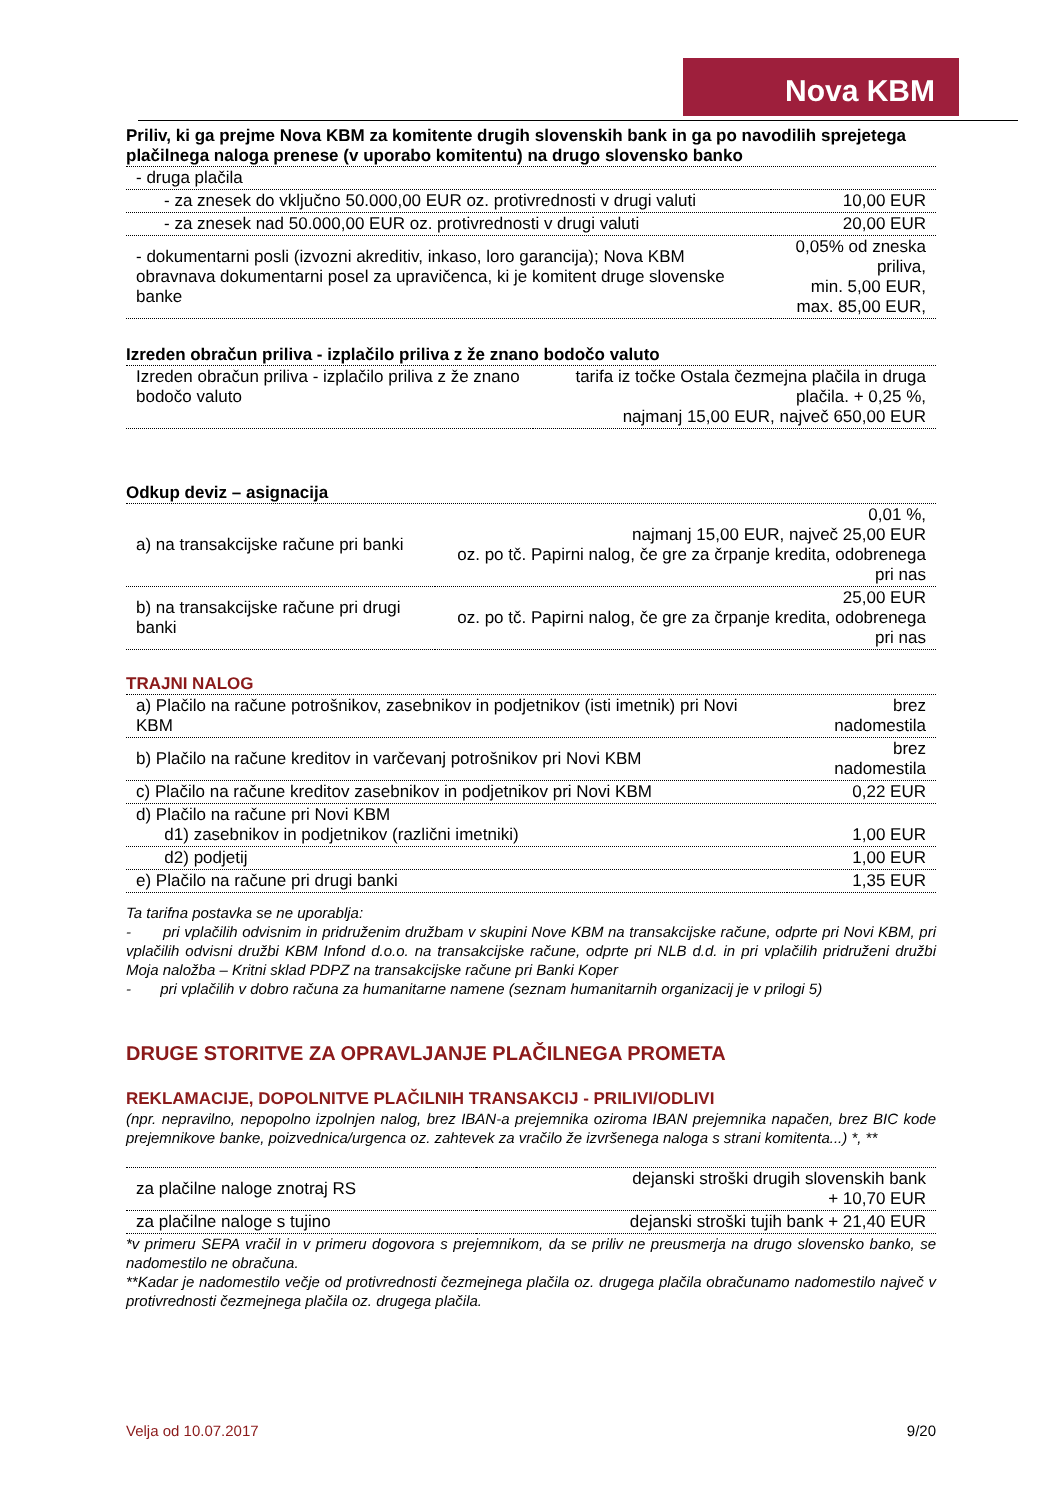Nova KBM
Priliv, ki ga prejme Nova KBM za komitente drugih slovenskih bank in ga po navodilih sprejetega plačilnega naloga prenese (v uporabo komitentu) na drugo slovensko banko
| - druga plačila | |
| - za znesek do vključno 50.000,00 EUR oz. protivrednosti v drugi valuti | 10,00 EUR |
| - za znesek nad 50.000,00 EUR oz. protivrednosti v drugi valuti | 20,00 EUR |
| - dokumentarni posli (izvozni akreditiv, inkaso, loro garancija); Nova KBM obravnava dokumentarni posel za upravičenca, ki je komitent druge slovenske banke | 0,05% od zneska priliva, min. 5,00 EUR, max. 85,00 EUR, |
Izreden obračun priliva - izplačilo priliva z že znano bodočo valuto
| Izreden obračun priliva - izplačilo priliva z že znano bodočo valuto | tarifa iz točke Ostala čezmejna plačila in druga plačila. + 0,25 %, najmanj 15,00 EUR, največ 650,00 EUR |
Odkup deviz – asignacija
| a) na transakcijske račune pri banki | 0,01 %, najmanj 15,00 EUR, največ 25,00 EUR oz. po tč. Papirni nalog, če gre za črpanje kredita, odobrenega pri nas |
| b) na transakcijske račune pri drugi banki | 25,00 EUR oz. po tč. Papirni nalog, če gre za črpanje kredita, odobrenega pri nas |
TRAJNI NALOG
| a) Plačilo na račune potrošnikov, zasebnikov in podjetnikov (isti imetnik) pri Novi KBM | brez nadomestila |
| b) Plačilo na račune kreditov in varčevanj potrošnikov pri Novi KBM | brez nadomestila |
| c) Plačilo na račune kreditov zasebnikov in podjetnikov pri Novi KBM | 0,22 EUR |
| d) Plačilo na račune pri Novi KBM d1) zasebnikov in podjetnikov (različni imetniki) | 1,00 EUR |
| d2) podjetij | 1,00 EUR |
| e) Plačilo na račune pri drugi banki | 1,35 EUR |
Ta tarifna postavka se ne uporablja:
- pri vplačilih odvisnim in pridruženim družbam v skupini Nove KBM na transakcijske račune, odprte pri Novi KBM, pri vplačilih odvisni družbi KBM Infond d.o.o. na transakcijske račune, odprte pri NLB d.d. in pri vplačilih pridruženi družbi Moja naložba – Kritni sklad PDPZ na transakcijske račune pri Banki Koper
- pri vplačilih v dobro računa za humanitarne namene (seznam humanitarnih organizacij je v prilogi 5)
DRUGE STORITVE ZA OPRAVLJANJE PLAČILNEGA PROMETA
REKLAMACIJE, DOPOLNITVE PLAČILNIH TRANSAKCIJ - PRILIVI/ODLIVI
(npr. nepravilno, nepopolno izpolnjen nalog, brez IBAN-a prejemnika oziroma IBAN prejemnika napačen, brez BIC kode prejemnikove banke, poizvednica/urgenca oz. zahtevek za vračilo že izvršenega naloga s strani komitenta...) *, **
| za plačilne naloge znotraj RS | dejanski stroški drugih slovenskih bank + 10,70 EUR |
| za plačilne naloge s tujino | dejanski stroški tujih bank + 21,40 EUR |
*v primeru SEPA vračil in v primeru dogovora s prejemnikom, da se priliv ne preusmerja na drugo slovensko banko, se nadomestilo ne obračuna.
**Kadar je nadomestilo večje od protivrednosti čezmejnega plačila oz. drugega plačila obračunamo nadomestilo največ v protivrednosti čezmejnega plačila oz. drugega plačila.
Velja od 10.07.2017 9/20